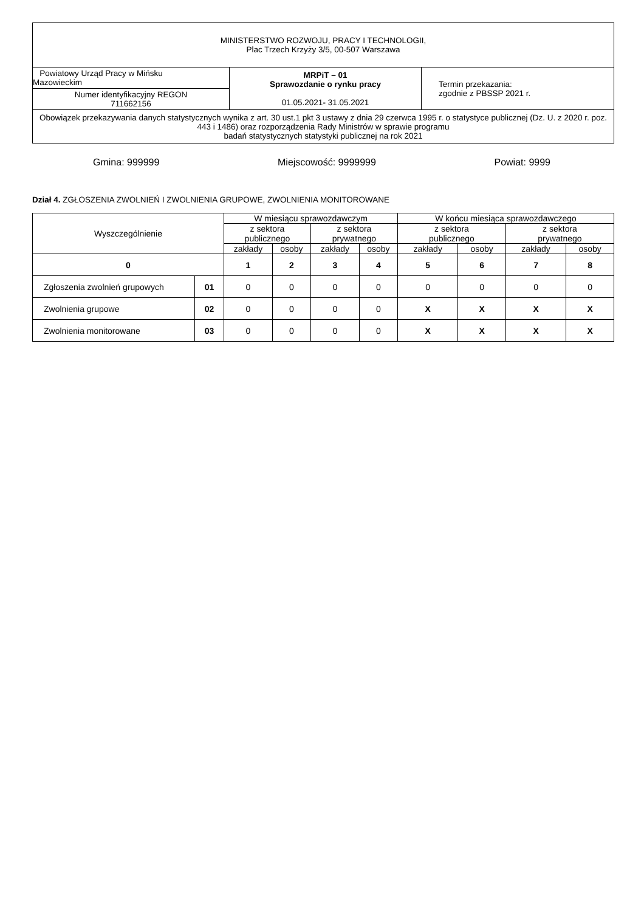| MINISTERSTWO ROZWOJU, PRACY I TECHNOLOGII, Plac Trzech Krzyży 3/5, 00-507 Warszawa | | |
| Powiatowy Urząd Pracy w Mińsku Mazowieckim | MRPiT – 01 Sprawozdanie o rynku pracy 01.05.2021 - 31.05.2021 | Termin przekazania: zgodnie z PBSSP 2021 r. |
| Numer identyfikacyjny REGON 711662156 | | |
| Obowiązek przekazywania danych statystycznych wynika z art. 30 ust.1 pkt 3 ustawy z dnia 29 czerwca 1995 r. o statystyce publicznej (Dz. U. z 2020 r. poz. 443 i 1486) oraz rozporządzenia Rady Ministrów w sprawie programu badań statystycznych statystyki publicznej na rok 2021 | | |
Gmina: 999999 Miejscowość: 9999999 Powiat: 9999
Dział 4. ZGŁOSZENIA ZWOLNIEŃ I ZWOLNIENIA GRUPOWE, ZWOLNIENIA MONITOROWANE
| Wyszczególnienie | | W miesiącu sprawozdawczym | | | | W końcu miesiąca sprawozdawczego | | | |
| --- | --- | --- | --- | --- | --- | --- | --- | --- | --- |
| | | z sektora publicznego | | z sektora prywatnego | | z sektora publicznego | | z sektora prywatnego | |
| | | zakłady | osoby | zakłady | osoby | zakłady | osoby | zakłady | osoby |
| 0 | | 1 | 2 | 3 | 4 | 5 | 6 | 7 | 8 |
| Zgłoszenia zwolnień grupowych | 01 | 0 | 0 | 0 | 0 | 0 | 0 | 0 | 0 |
| Zwolnienia grupowe | 02 | 0 | 0 | 0 | 0 | X | X | X | X |
| Zwolnienia monitorowane | 03 | 0 | 0 | 0 | 0 | X | X | X | X |